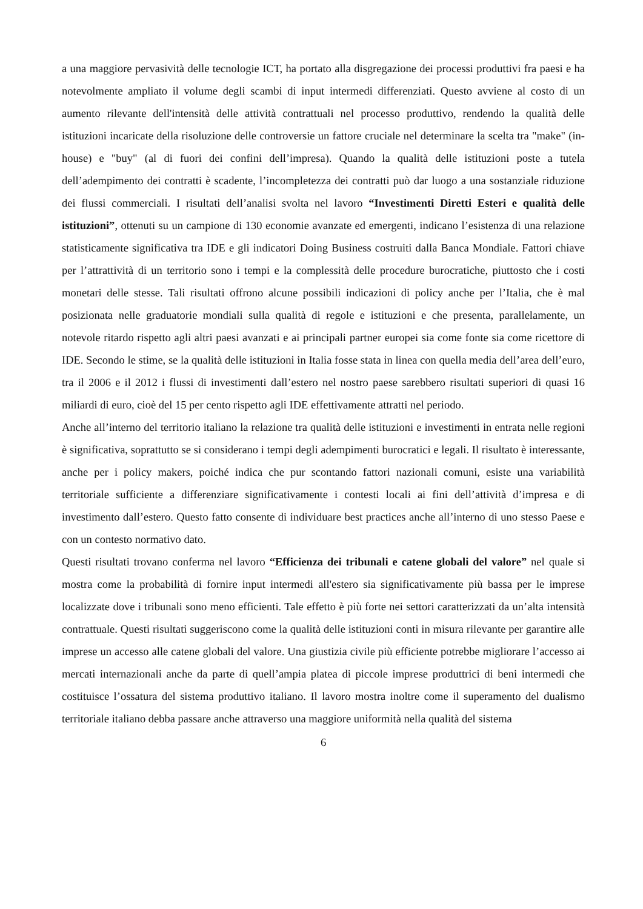a una maggiore pervasività delle tecnologie ICT, ha portato alla disgregazione dei processi produttivi fra paesi e ha notevolmente ampliato il volume degli scambi di input intermedi differenziati. Questo avviene al costo di un aumento rilevante dell'intensità delle attività contrattuali nel processo produttivo, rendendo la qualità delle istituzioni incaricate della risoluzione delle controversie un fattore cruciale nel determinare la scelta tra "make" (in-house) e "buy" (al di fuori dei confini dell’impresa). Quando la qualità delle istituzioni poste a tutela dell’adempimento dei contratti è scadente, l’incompletezza dei contratti può dar luogo a una sostanziale riduzione dei flussi commerciali. I risultati dell’analisi svolta nel lavoro “Investimenti Diretti Esteri e qualità delle istituzioni”, ottenuti su un campione di 130 economie avanzate ed emergenti, indicano l’esistenza di una relazione statisticamente significativa tra IDE e gli indicatori Doing Business costruiti dalla Banca Mondiale. Fattori chiave per l’attrattività di un territorio sono i tempi e la complessità delle procedure burocratiche, piuttosto che i costi monetari delle stesse. Tali risultati offrono alcune possibili indicazioni di policy anche per l’Italia, che è mal posizionata nelle graduatorie mondiali sulla qualità di regole e istituzioni e che presenta, parallelamente, un notevole ritardo rispetto agli altri paesi avanzati e ai principali partner europei sia come fonte sia come ricettore di IDE. Secondo le stime, se la qualità delle istituzioni in Italia fosse stata in linea con quella media dell’area dell’euro, tra il 2006 e il 2012 i flussi di investimenti dall’estero nel nostro paese sarebbero risultati superiori di quasi 16 miliardi di euro, cioè del 15 per cento rispetto agli IDE effettivamente attratti nel periodo.
Anche all’interno del territorio italiano la relazione tra qualità delle istituzioni e investimenti in entrata nelle regioni è significativa, soprattutto se si considerano i tempi degli adempimenti burocratici e legali. Il risultato è interessante, anche per i policy makers, poiché indica che pur scontando fattori nazionali comuni, esiste una variabilità territoriale sufficiente a differenziare significativamente i contesti locali ai fini dell’attività d’impresa e di investimento dall’estero. Questo fatto consente di individuare best practices anche all’interno di uno stesso Paese e con un contesto normativo dato.
Questi risultati trovano conferma nel lavoro “Efficienza dei tribunali e catene globali del valore” nel quale si mostra come la probabilità di fornire input intermedi all'estero sia significativamente più bassa per le imprese localizzate dove i tribunali sono meno efficienti. Tale effetto è più forte nei settori caratterizzati da un’alta intensità contrattuale. Questi risultati suggeriscono come la qualità delle istituzioni conti in misura rilevante per garantire alle imprese un accesso alle catene globali del valore. Una giustizia civile più efficiente potrebbe migliorare l’accesso ai mercati internazionali anche da parte di quell’ampia platea di piccole imprese produttrici di beni intermedi che costituisce l’ossatura del sistema produttivo italiano. Il lavoro mostra inoltre come il superamento del dualismo territoriale italiano debba passare anche attraverso una maggiore uniformità nella qualità del sistema
6